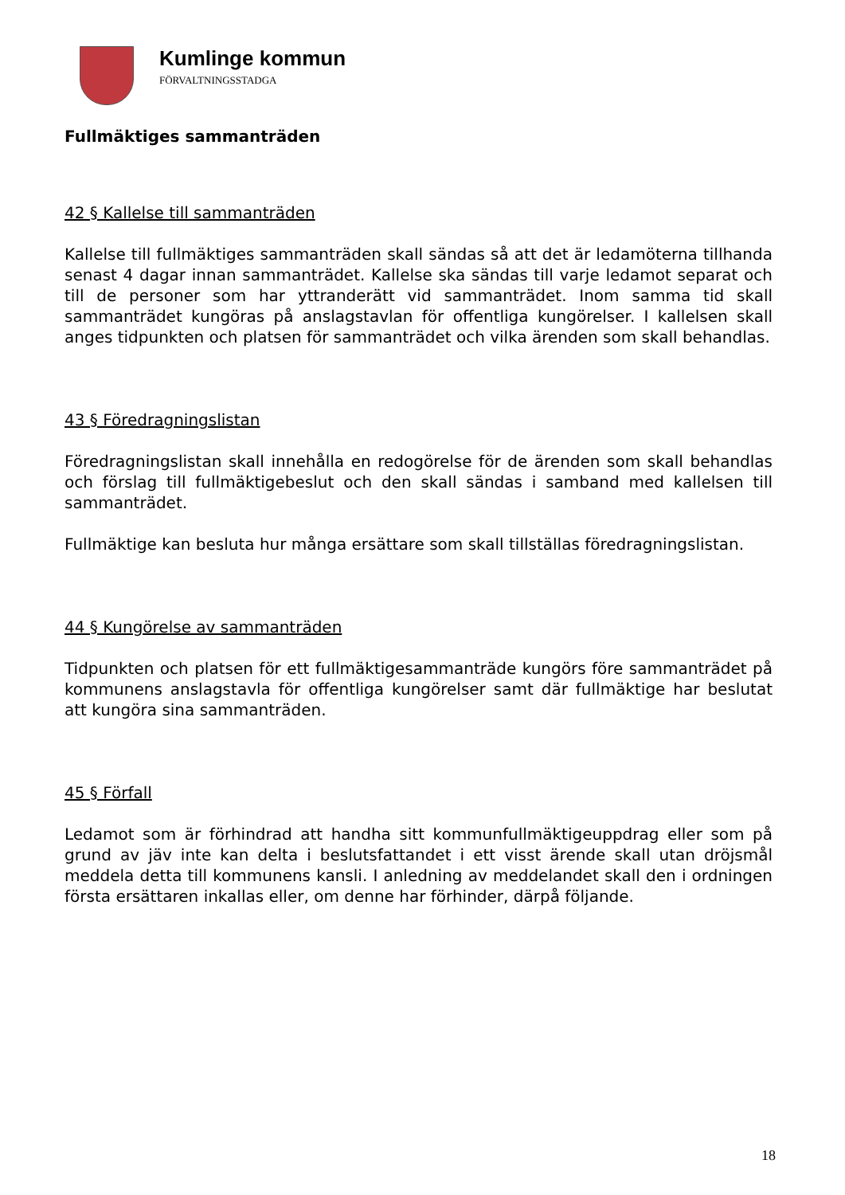Kumlinge kommun
FÖRVALTNINGSSTADGA
Fullmäktiges sammanträden
42 § Kallelse till sammanträden
Kallelse till fullmäktiges sammanträden skall sändas så att det är ledamöterna tillhanda senast 4 dagar innan sammanträdet. Kallelse ska sändas till varje ledamot separat och till de personer som har yttranderätt vid sammanträdet. Inom samma tid skall sammanträdet kungöras på anslagstavlan för offentliga kungörelser. I kallelsen skall anges tidpunkten och platsen för sammanträdet och vilka ärenden som skall behandlas.
43 § Föredragningslistan
Föredragningslistan skall innehålla en redogörelse för de ärenden som skall behandlas och förslag till fullmäktigebeslut och den skall sändas i samband med kallelsen till sammanträdet.
Fullmäktige kan besluta hur många ersättare som skall tillställas föredragningslistan.
44 § Kungörelse av sammanträden
Tidpunkten och platsen för ett fullmäktigesammanträde kungörs före sammanträdet på kommunens anslagstavla för offentliga kungörelser samt där fullmäktige har beslutat att kungöra sina sammanträden.
45 § Förfall
Ledamot som är förhindrad att handha sitt kommunfullmäktigeuppdrag eller som på grund av jäv inte kan delta i beslutsfattandet i ett visst ärende skall utan dröjsmål meddela detta till kommunens kansli. I anledning av meddelandet skall den i ordningen första ersättaren inkallas eller, om denne har förhinder, därpå följande.
18